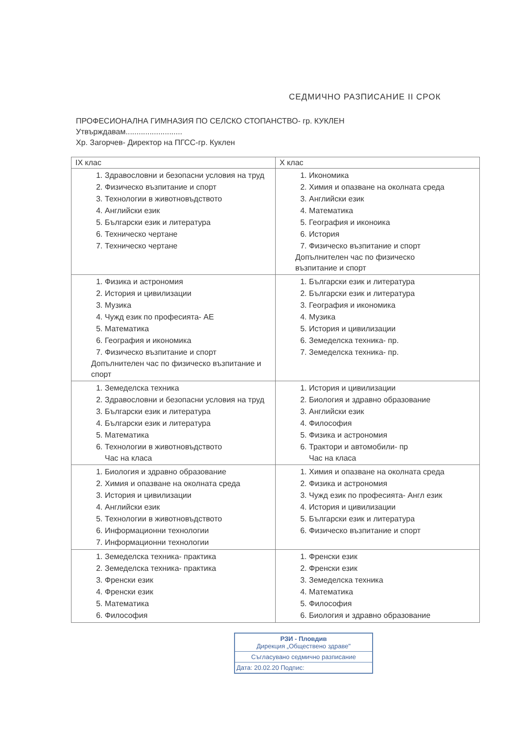СЕДМИЧНО РАЗПИСАНИЕ II СРОК
ПРОФЕСИОНАЛНА ГИМНАЗИЯ ПО СЕЛСКО СТОПАНСТВО- гр. КУКЛЕН
Утвърждавам..........................
Хр. Загорчев- Директор на ПГСС-гр. Куклен
| IX клас | X клас |
| --- | --- |
| 1. Здравословни и безопасни условия на труд 2. Физическо възпитание и спорт 3. Технологии в животновъдството 4. Английски език 5. Български език и литература 6. Техническо чертане 7. Техническо чертане | 1. Икономика 2. Химия и опазване на околната среда 3. Английски език 4. Математика 5. География и иконоика 6. История 7. Физическо възпитание и спорт Допълнителен час по физическо възпитание и спорт |
| 1. Физика и астрономия 2. История и цивилизации 3. Музика 4. Чужд език по професията- АЕ 5. Математика 6. География и икономика 7. Физическо възпитание и спорт Допълнителен час по физическо възпитание и спорт | 1. Български език и литература 2. Български език и литература 3. География и икономика 4. Музика 5. История и цивилизации 6. Земеделска техника- пр. 7. Земеделска техника- пр. |
| 1. Земеделска техника 2. Здравословни и безопасни условия на труд 3. Български език и литература 4. Български език и литература 5. Математика 6. Технологии в животновъдството Час на класа | 1. История и цивилизации 2. Биология и здравно образование 3. Английски език 4. Философия 5. Физика и астрономия 6. Трактори и автомобили- пр Час на класа |
| 1. Биология и здравно образование 2. Химия и опазване на околната среда 3. История и цивилизации 4. Английски език 5. Технологии в животновъдството 6. Информационни технологии 7. Информационни технологии | 1. Химия и опазване на околната среда 2. Физика и астрономия 3. Чужд език по професията- Англ език 4. История и цивилизации 5. Български език и литература 6. Физическо възпитание и спорт |
| 1. Земеделска техника- практика 2. Земеделска техника- практика 3. Френски език 4. Френски език 5. Математика 6. Философия | 1. Френски език 2. Френски език 3. Земеделска техника 4. Математика 5. Философия 6. Биология и здравно образование |
РЗИ - Пловдив
Дирекция „Обществено здраве"
Съгласувано седмично разписание
Дата: 20.02.20 Подпис: